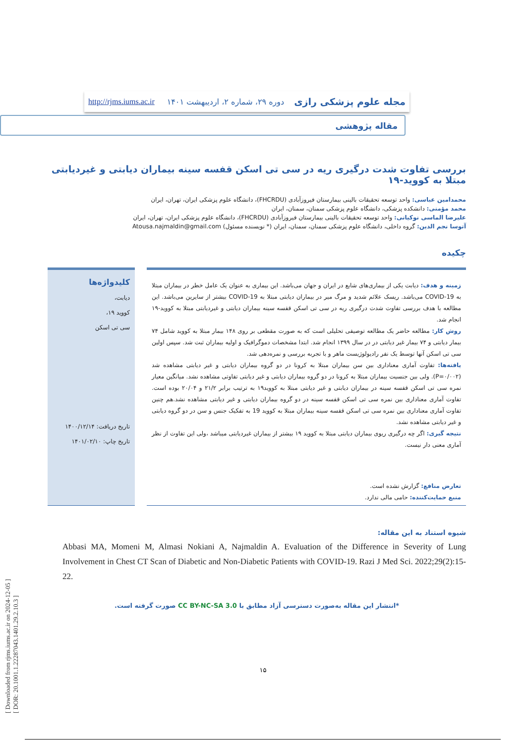[ Downloaded from rjms.iums.ac.ir on 2024-12-05 ]
[ DOR: 20.1001.1.22287043.1401.29.2.10.3 ]
مجله علوم پزشکی رازی دوره ۲۹، شماره ۲، اردیبهشت ۱۴۰۱ http://rjms.iums.ac.ir
مقاله پژوهشی
بررسی تفاوت شدت درگیری ریه در سی تی اسکن قفسه سینه بیماران دیابتی و غیردیابتی مبتلا به کووید-۱۹
محمدامین عباسی: واحد توسعه تحقیقات بالینی بیمارستان فیروزآبادی (FHCRDU)، دانشگاه علوم پزشکی ایران، تهران، ایران
محمد مؤمنی: دانشکده پزشکی، دانشگاه علوم پزشکی سمنان، سمنان، ایران
علیرضا الماسی نوکیانی: واحد توسعه تحقیقات بالینی بیمارستان فیروزآبادی (FHCRDU)، دانشگاه علوم پزشکی ایران، تهران، ایران
آتوسا نجم الدین: گروه داخلی، دانشگاه علوم پزشکی سمنان، سمنان، ایران (* نویسنده مسئول) Atousa.najmaldin@gmail.com
چکیده
زمینه و هدف: دیابت یکی از بیماری‌های شایع در ایران و جهان می‌باشد. این بیماری به عنوان یک عامل خطر در بیماران مبتلا به COVID-19 می‌باشد. ریسک علائم شدید و مرگ میر در بیماران دیابتی مبتلا به COVID-19 بیشتر از سایرین می‌باشد. این مطالعه با هدف بررسی تفاوت شدت درگیری ریه در سی تی اسکن قفسه سینه بیماران دیابتی و غیردیابتی مبتلا به کووید-۱۹ انجام شد.
روش کار: مطالعه حاضر یک مطالعه توصیفی تحلیلی است که به صورت مقطعی بر روی ۱۴۸ بیمار مبتلا به کووید شامل ۷۴ بیمار دیابتی و ۷۴ بیمار غیر دیابتی در در سال ۱۳۹۹ انجام شد. ابتدا مشخصات دموگرافیک و اولیه بیماران ثبت شد. سپس اولین سی تی اسکن آنها توسط یک نفر رادیولوژیست ماهر و با تجربه بررسی و نمره‌دهی شد.
یافته‌ها: تفاوت آماری معناداری بین سن بیماران مبتلا به کرونا در دو گروه بیماران دیابتی و غیر دیابتی مشاهده شد (P=۰/۰۰۲). ولی بین جنسیت بیماران مبتلا به کرونا در دو گروه بیماران دیابتی و غیر دیابتی تفاوتی مشاهده نشد. میانگین معیار نمره سی تی اسکن قفسه سینه در بیماران دیابتی و غیر دیابتی مبتلا به کووید۱۹ به ترتیب برابر ۲۱/۲ و ۲۰/۰۴ بوده است. تفاوت آماری معناداری بین نمره سی تی اسکن قفسه سینه در دو گروه بیماران دیابتی و غیر دیابتی مشاهده نشد.هم چنین تفاوت آماری معناداری بین نمره سی تی اسکن قفسه سینه بیماران مبتلا به کووید 19 به تفکیک جنس و سن در دو گروه دیابتی و غیر دیابتی مشاهده نشد.
نتیجه گیری: اگر چه درگیری ریوی بیماران دیابتی مبتلا به کووید ۱۹ بیشتر از بیماران غیردیابتی میباشد ،ولی این تفاوت از نظر آماری معنی دار نیست.
تعارض منافع: گزارش نشده است.
منبع حمایت‌کننده: حامی مالی ندارد.
کلیدواژه‌ها
دیابت،
کووید ۱۹،
سی تی اسکن
تاریخ دریافت: ۱۴۰۰/۱۲/۱۴
تاریخ چاپ: ۱۴۰۱/۰۲/۱۰
شیوه استناد به این مقاله:
Abbasi MA, Momeni M, Almasi Nokiani A, Najmaldin A. Evaluation of the Difference in Severity of Lung Involvement in Chest CT Scan of Diabetic and Non-Diabetic Patients with COVID-19. Razi J Med Sci. 2022;29(2):15-22.
*انتشار این مقاله به‌صورت دسترسی آزاد مطابق با CC BY-NC-SA 3.0 صورت گرفته است.
۱۵